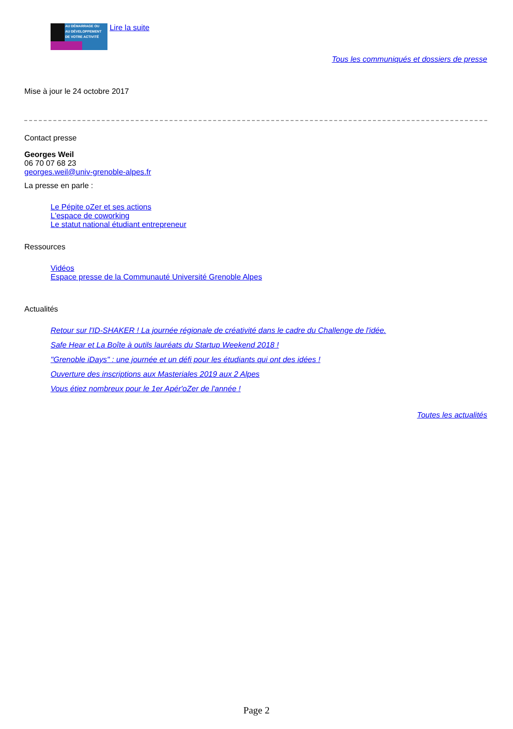AU DÉMARRAGE OU
AU DÉVELOPPEMENT
DE VOTRE ACTIVITÉ
Lire la suite
Tous les communiqués et dossiers de presse
Mise à jour le 24 octobre 2017
Contact presse
Georges Weil
06 70 07 68 23
georges.weil@univ-grenoble-alpes.fr
La presse en parle :
Le Pépite oZer et ses actions
L'espace de coworking
Le statut national étudiant entrepreneur
Ressources
Vidéos
Espace presse de la Communauté Université Grenoble Alpes
Actualités
Retour sur l'ID-SHAKER ! La journée régionale de créativité dans le cadre du Challenge de l'idée.
Safe Hear et La Boîte à outils lauréats du Startup Weekend 2018 !
"Grenoble iDays" : une journée et un défi pour les étudiants qui ont des idées !
Ouverture des inscriptions aux Masteriales 2019 aux 2 Alpes
Vous étiez nombreux pour le 1er Apér'oZer de l'année !
Toutes les actualités
Page 2